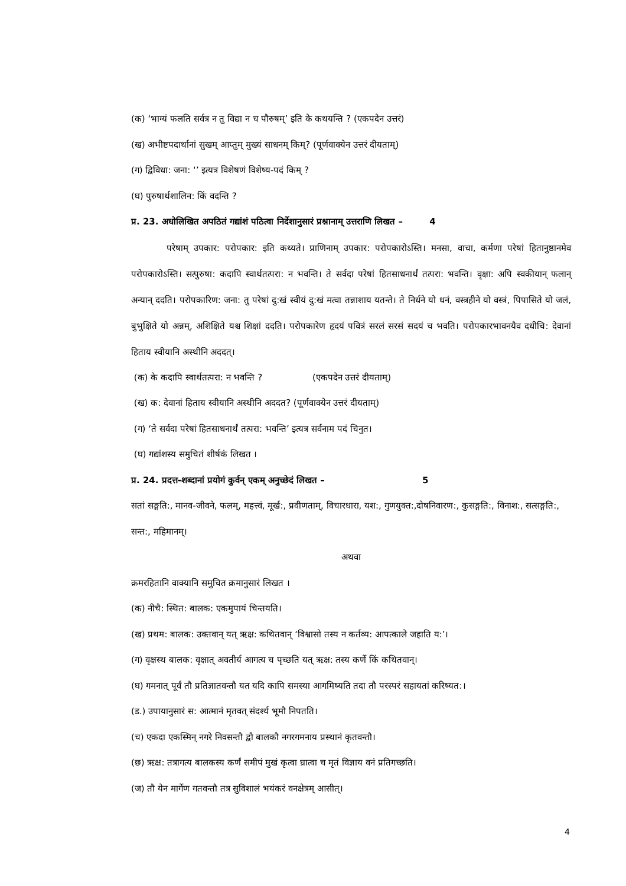(क) ‘भाग्यं फलति सर्वत्र न तु विद्या न च पौरुषम्’ इति के कथयन्ति ? (एकपदेन उत्तरं)
(ख) अभीष्टपदार्थानां सुखम् आप्तुम् मुख्यं साधनम् किम्? (पूर्णवाक्येन उत्तरं दीयताम्)
(ग) द्विविधा: जना: ‘’ इत्यत्र विशेषणं विशेष्य-पदं किम् ?
(घ) पुरुषार्थशालिन: किं वदन्ति ?
प्र. 23. अधोलिखित अपठितं गद्यांशं पठित्वा निर्देशानुसारं प्रश्नानाम् उत्तराणि लिखत – 4
परेषाम् उपकार: परोपकार: इति कथ्यते। प्राणिनाम् उपकार: परोपकारोऽस्ति। मनसा, वाचा, कर्मणा परेषां हितानुष्ठानमेव परोपकारोऽस्ति। सत्पुरुषा: कदापि स्वार्थतत्परा: न भवन्ति। ते सर्वदा परेषां हितसाधनार्थं तत्परा: भवन्ति। वृक्षा: अपि स्वकीयान् फलान् अन्यान् ददति। परोपकारिण: जना: तु परेषां दु:खं स्वीयं दु:खं मत्वा तन्नाशाय यतन्ते। ते निर्धने यो धनं, वस्त्रहीने यो वस्त्रं, पिपासिते यो जलं, बुभुक्षिते यो अन्नम्, अशिक्षिते यश्च शिक्षां ददति। परोपकारेण हृदयं पवित्रं सरलं सरसं सदयं च भवति। परोपकारभावनयैव दधीचि: देवानां हिताय स्वीयानि अस्थीनि अददत्।
(क) के कदापि स्वार्थतत्परा: न भवन्ति ? (एकपदेन उत्तरं दीयताम्)
(ख) क: देवानां हिताय स्वीयानि अस्थीनि अददत? (पूर्णवाक्येन उत्तरं दीयताम्)
(ग) ‘ते सर्वदा परेषां हितसाधनार्थं तत्परा: भवन्ति’ इत्यत्र सर्वनाम पदं चिनुत।
(घ) गद्यांशस्य समुचितं शीर्षकं लिखत ।
प्र. 24. प्रदत्त-शब्दानां प्रयोगं कुर्वन् एकम् अनुच्छेदं लिखत – 5
सतां सङ्गति:, मानव-जीवने, फलम्, महत्त्वं, मूर्ख:, प्रवीणताम्, विचारधारा, यश:, गुणयुक्त:,दोषनिवारण:, कुसङ्गति:, विनाश:, सत्सङ्गति:, सन्त:, महिमानम्।
अथवा
क्रमरहितानि वाक्यानि समुचित क्रमानुसारं लिखत ।
(क) नीचै: स्थित: बालक: एकमुपायं चिन्तयति।
(ख) प्रथम: बालक: उक्तवान् यत् ऋक्ष: कथितवान् ‘विश्वासो तस्य न कर्तव्य: आपत्काले जहाति य:’।
(ग) वृक्षस्थ बालक: वृक्षात् अवतीर्य आगत्य च पृच्छति यत् ऋक्ष: तस्य कर्णे किं कथितवान्।
(घ) गमनात् पूर्वं तौ प्रतिज्ञातवन्तौ यत यदि कापि समस्या आगमिष्यति तदा तौ परस्परं सहायतां करिष्यत:।
(ड.) उपायानुसारं स: आत्मानं मृतवत् संदर्श्य भूमौ निपतति।
(च) एकदा एकस्मिन् नगरे निवसन्तौ द्वौ बालकौ नगरगमनाय प्रस्थानं कृतवन्तौ।
(छ) ऋक्ष: तत्रागत्य बालकस्य कर्णं समीपं मुखं कृत्वा घ्रात्वा च मृतं विज्ञाय वनं प्रतिगच्छति।
(ज) तौ येन मार्गेण गतवन्तौ तत्र सुविशालं भयंकरं वनक्षेत्रम् आसीत्।
4